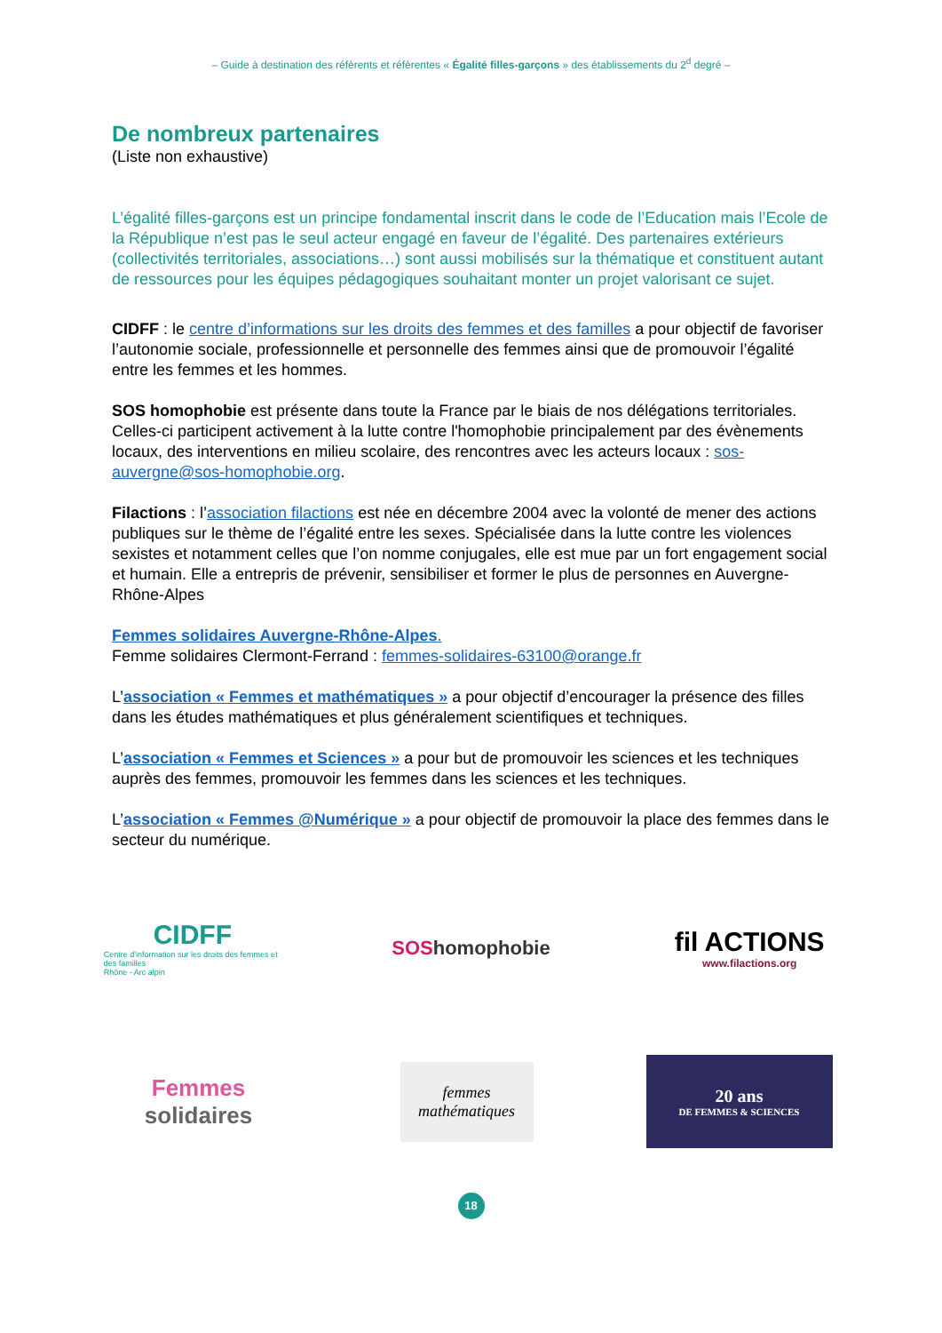– Guide à destination des référents et référentes « Égalité filles-garçons » des établissements du 2<sup>d</sup> degré –
De nombreux partenaires
(Liste non exhaustive)
L’égalité filles-garçons est un principe fondamental inscrit dans le code de l’Education mais l’Ecole de la République n’est pas le seul acteur engagé en faveur de l’égalité. Des partenaires extérieurs (collectivités territoriales, associations…) sont aussi mobilisés sur la thématique et constituent autant de ressources pour les équipes pédagogiques souhaitant monter un projet valorisant ce sujet.
CIDFF : le centre d’informations sur les droits des femmes et des familles a pour objectif de favoriser l’autonomie sociale, professionnelle et personnelle des femmes ainsi que de promouvoir l’égalité entre les femmes et les hommes.
SOS homophobie est présente dans toute la France par le biais de nos délégations territoriales.
Celles-ci participent activement à la lutte contre l'homophobie principalement par des évènements locaux, des interventions en milieu scolaire, des rencontres avec les acteurs locaux : sos-auvergne@sos-homophobie.org.
Filactions : l’association filactions est née en décembre 2004 avec la volonté de mener des actions publiques sur le thème de l’égalité entre les sexes. Spécialisée dans la lutte contre les violences sexistes et notamment celles que l’on nomme conjugales, elle est mue par un fort engagement social et humain. Elle a entrepris de prévenir, sensibiliser et former le plus de personnes en Auvergne-Rhône-Alpes
Femmes solidaires Auvergne-Rhône-Alpes.
Femme solidaires Clermont-Ferrand : femmes-solidaires-63100@orange.fr
L’association « Femmes et mathématiques » a pour objectif d’encourager la présence des filles dans les études mathématiques et plus généralement scientifiques et techniques.
L’association « Femmes et Sciences » a pour but de promouvoir les sciences et les techniques auprès des femmes, promouvoir les femmes dans les sciences et les techniques.
L’association « Femmes @Numérique » a pour objectif de promouvoir la place des femmes dans le secteur du numérique.
CIDFF
Centre d'information sur les droits des femmes et des familles
Rhône - Arc alpin
SOS homophobie
fil ACTIONS
www.filactions.org
Femmes
solidaires
femmes
mathématiques
20 ans
DE FEMMES & SCIENCES
18